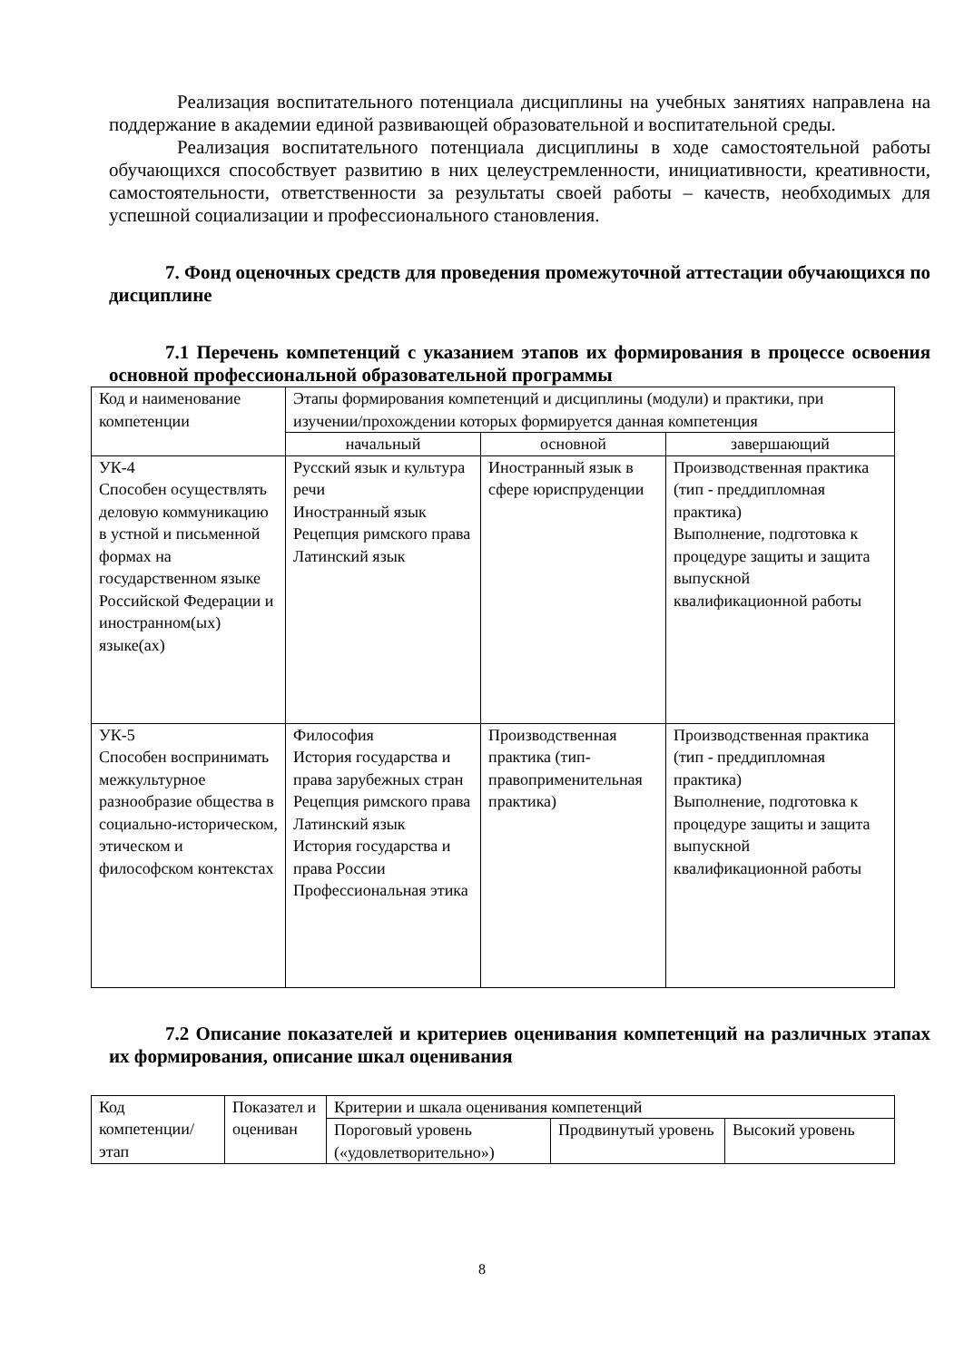Реализация воспитательного потенциала дисциплины на учебных занятиях направлена на поддержание в академии единой развивающей образовательной и воспитательной среды.
Реализация воспитательного потенциала дисциплины в ходе самостоятельной работы обучающихся способствует развитию в них целеустремленности, инициативности, креативности, самостоятельности, ответственности за результаты своей работы – качеств, необходимых для успешной социализации и профессионального становления.
7. Фонд оценочных средств для проведения промежуточной аттестации обучающихся по дисциплине
7.1 Перечень компетенций с указанием этапов их формирования в процессе освоения основной профессиональной образовательной программы
| Код и наименование компетенции | Этапы формирования компетенций и дисциплины (модули) и практики, при изучении/прохождении которых формируется данная компетенция | | |
| | начальный | основной | завершающий |
| УК-4 Способен осуществлять деловую коммуникацию в устной и письменной формах на государственном языке Российской Федерации и иностранном(ых) языке(ах) | Русский язык и культура речи Иностранный язык Рецепция римского права Латинский язык | Иностранный язык в сфере юриспруденции | Производственная практика (тип - преддипломная практика) Выполнение, подготовка к процедуре защиты и защита выпускной квалификационной работы |
| УК-5 Способен воспринимать межкультурное разнообразие общества в социально-историческом, этическом и философском контекстах | Философия История государства и права зарубежных стран Рецепция римского права Латинский язык История государства и права России Профессиональная этика | Производственная практика (тип-правоприменительная практика) | Производственная практика (тип - преддипломная практика) Выполнение, подготовка к процедуре защиты и защита выпускной квалификационной работы |
7.2 Описание показателей и критериев оценивания компетенций на различных этапах их формирования, описание шкал оценивания
| Код компетенции/ этап | Показател и оцениван | Критерии и шкала оценивания компетенций | | |
| | | Пороговый уровень («удовлетворительно») | Продвинутый уровень | Высокий уровень |
8